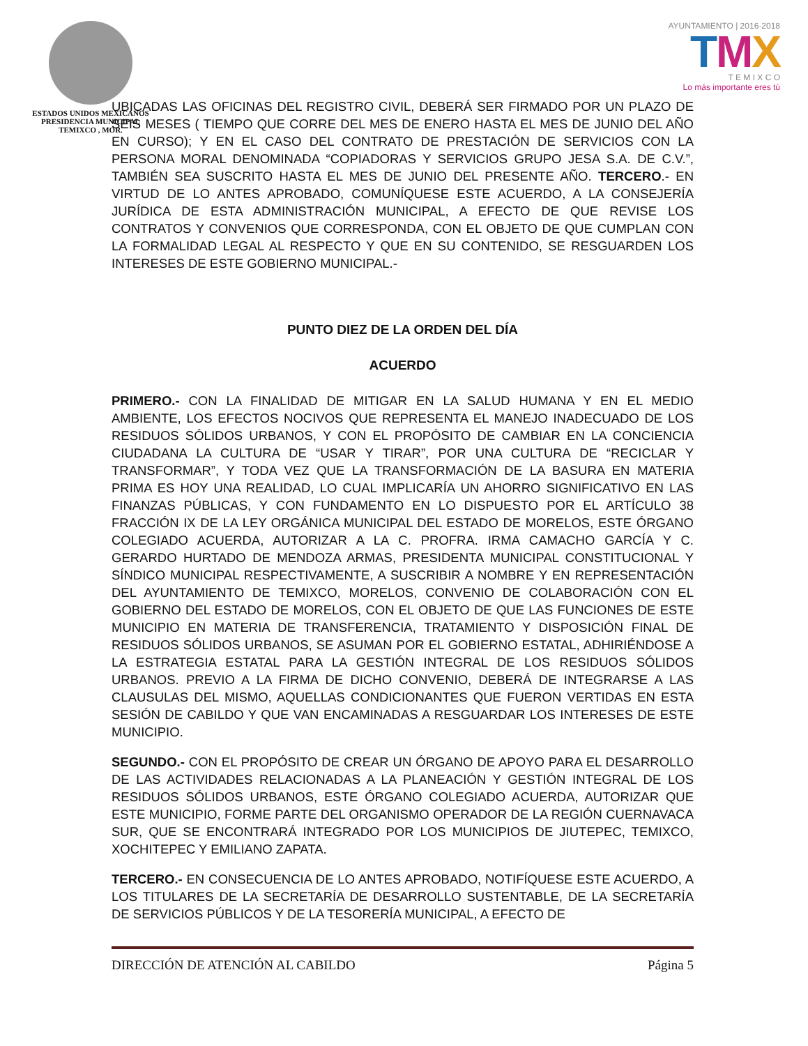ESTADOS UNIDOS MEXICANOS
PRESIDENCIA MUNICIPAL
TEMIXCO , MOR.
AYUNTAMIENTO | 2016·2018
TMX
T E M I X C O
Lo más importante eres tú
UBICADAS LAS OFICINAS DEL REGISTRO CIVIL, DEBERÁ SER FIRMADO POR UN PLAZO DE SEIS MESES ( TIEMPO QUE CORRE DEL MES DE ENERO HASTA EL MES DE JUNIO DEL AÑO EN CURSO); Y EN EL CASO DEL CONTRATO DE PRESTACIÓN DE SERVICIOS CON LA PERSONA MORAL DENOMINADA “COPIADORAS Y SERVICIOS GRUPO JESA S.A. DE C.V.”, TAMBIÉN SEA SUSCRITO HASTA EL MES DE JUNIO DEL PRESENTE AÑO. TERCERO.- EN VIRTUD DE LO ANTES APROBADO, COMUNÍQUESE ESTE ACUERDO, A LA CONSEJERÍA JURÍDICA DE ESTA ADMINISTRACIÓN MUNICIPAL, A EFECTO DE QUE REVISE LOS CONTRATOS Y CONVENIOS QUE CORRESPONDA, CON EL OBJETO DE QUE CUMPLAN CON LA FORMALIDAD LEGAL AL RESPECTO Y QUE EN SU CONTENIDO, SE RESGUARDEN LOS INTERESES DE ESTE GOBIERNO MUNICIPAL.-
PUNTO DIEZ DE LA ORDEN DEL DÍA
ACUERDO
PRIMERO.- CON LA FINALIDAD DE MITIGAR EN LA SALUD HUMANA Y EN EL MEDIO AMBIENTE, LOS EFECTOS NOCIVOS QUE REPRESENTA EL MANEJO INADECUADO DE LOS RESIDUOS SÓLIDOS URBANOS, Y CON EL PROPÓSITO DE CAMBIAR EN LA CONCIENCIA CIUDADANA LA CULTURA DE “USAR Y TIRAR”, POR UNA CULTURA DE “RECICLAR Y TRANSFORMAR”, Y TODA VEZ QUE LA TRANSFORMACIÓN DE LA BASURA EN MATERIA PRIMA ES HOY UNA REALIDAD, LO CUAL IMPLICARÍA UN AHORRO SIGNIFICATIVO EN LAS FINANZAS PÚBLICAS, Y CON FUNDAMENTO EN LO DISPUESTO POR EL ARTÍCULO 38 FRACCIÓN IX DE LA LEY ORGÁNICA MUNICIPAL DEL ESTADO DE MORELOS, ESTE ÓRGANO COLEGIADO ACUERDA, AUTORIZAR A LA C. PROFRA. IRMA CAMACHO GARCÍA Y C. GERARDO HURTADO DE MENDOZA ARMAS, PRESIDENTA MUNICIPAL CONSTITUCIONAL Y SÍNDICO MUNICIPAL RESPECTIVAMENTE, A SUSCRIBIR A NOMBRE Y EN REPRESENTACIÓN DEL AYUNTAMIENTO DE TEMIXCO, MORELOS, CONVENIO DE COLABORACIÓN CON EL GOBIERNO DEL ESTADO DE MORELOS, CON EL OBJETO DE QUE LAS FUNCIONES DE ESTE MUNICIPIO EN MATERIA DE TRANSFERENCIA, TRATAMIENTO Y DISPOSICIÓN FINAL DE RESIDUOS SÓLIDOS URBANOS, SE ASUMAN POR EL GOBIERNO ESTATAL, ADHIRIÉNDOSE A LA ESTRATEGIA ESTATAL PARA LA GESTIÓN INTEGRAL DE LOS RESIDUOS SÓLIDOS URBANOS. PREVIO A LA FIRMA DE DICHO CONVENIO, DEBERÁ DE INTEGRARSE A LAS CLAUSULAS DEL MISMO, AQUELLAS CONDICIONANTES QUE FUERON VERTIDAS EN ESTA SESIÓN DE CABILDO Y QUE VAN ENCAMINADAS A RESGUARDAR LOS INTERESES DE ESTE MUNICIPIO.
SEGUNDO.- CON EL PROPÓSITO DE CREAR UN ÓRGANO DE APOYO PARA EL DESARROLLO DE LAS ACTIVIDADES RELACIONADAS A LA PLANEACIÓN Y GESTIÓN INTEGRAL DE LOS RESIDUOS SÓLIDOS URBANOS, ESTE ÓRGANO COLEGIADO ACUERDA, AUTORIZAR QUE ESTE MUNICIPIO, FORME PARTE DEL ORGANISMO OPERADOR DE LA REGIÓN CUERNAVACA SUR, QUE SE ENCONTRARÁ INTEGRADO POR LOS MUNICIPIOS DE JIUTEPEC, TEMIXCO, XOCHITEPEC Y EMILIANO ZAPATA.
TERCERO.- EN CONSECUENCIA DE LO ANTES APROBADO, NOTIFÍQUESE ESTE ACUERDO, A LOS TITULARES DE LA SECRETARÍA DE DESARROLLO SUSTENTABLE, DE LA SECRETARÍA DE SERVICIOS PÚBLICOS Y DE LA TESORERÍA MUNICIPAL, A EFECTO DE
DIRECCIÓN DE ATENCIÓN AL CABILDO Página 5